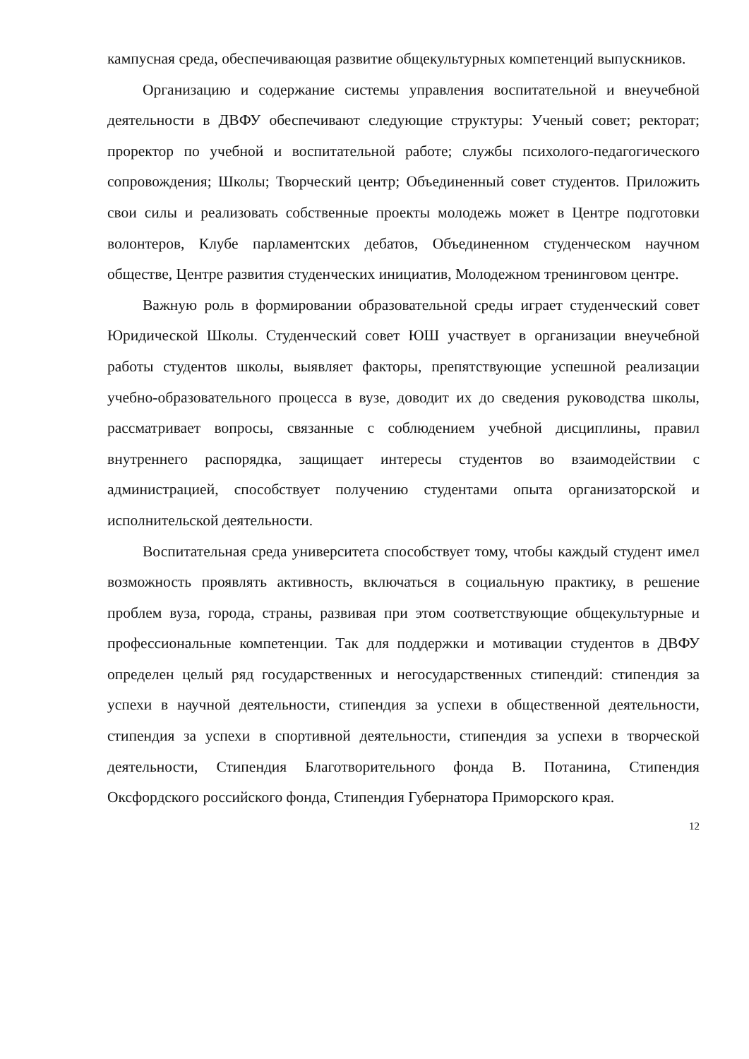кампусная среда, обеспечивающая развитие общекультурных компетенций выпускников.
Организацию и содержание системы управления воспитательной и внеучебной деятельности в ДВФУ обеспечивают следующие структуры: Ученый совет; ректорат; проректор по учебной и воспитательной работе; службы психолого-педагогического сопровождения; Школы; Творческий центр; Объединенный совет студентов. Приложить свои силы и реализовать собственные проекты молодежь может в Центре подготовки волонтеров, Клубе парламентских дебатов, Объединенном студенческом научном обществе, Центре развития студенческих инициатив, Молодежном тренинговом центре.
Важную роль в формировании образовательной среды играет студенческий совет Юридической Школы. Студенческий совет ЮШ участвует в организации внеучебной работы студентов школы, выявляет факторы, препятствующие успешной реализации учебно-образовательного процесса в вузе, доводит их до сведения руководства школы, рассматривает вопросы, связанные с соблюдением учебной дисциплины, правил внутреннего распорядка, защищает интересы студентов во взаимодействии с администрацией, способствует получению студентами опыта организаторской и исполнительской деятельности.
Воспитательная среда университета способствует тому, чтобы каждый студент имел возможность проявлять активность, включаться в социальную практику, в решение проблем вуза, города, страны, развивая при этом соответствующие общекультурные и профессиональные компетенции. Так для поддержки и мотивации студентов в ДВФУ определен целый ряд государственных и негосударственных стипендий: стипендия за успехи в научной деятельности, стипендия за успехи в общественной деятельности, стипендия за успехи в спортивной деятельности, стипендия за успехи в творческой деятельности, Стипендия Благотворительного фонда В. Потанина, Стипендия Оксфордского российского фонда, Стипендия Губернатора Приморского края.
12